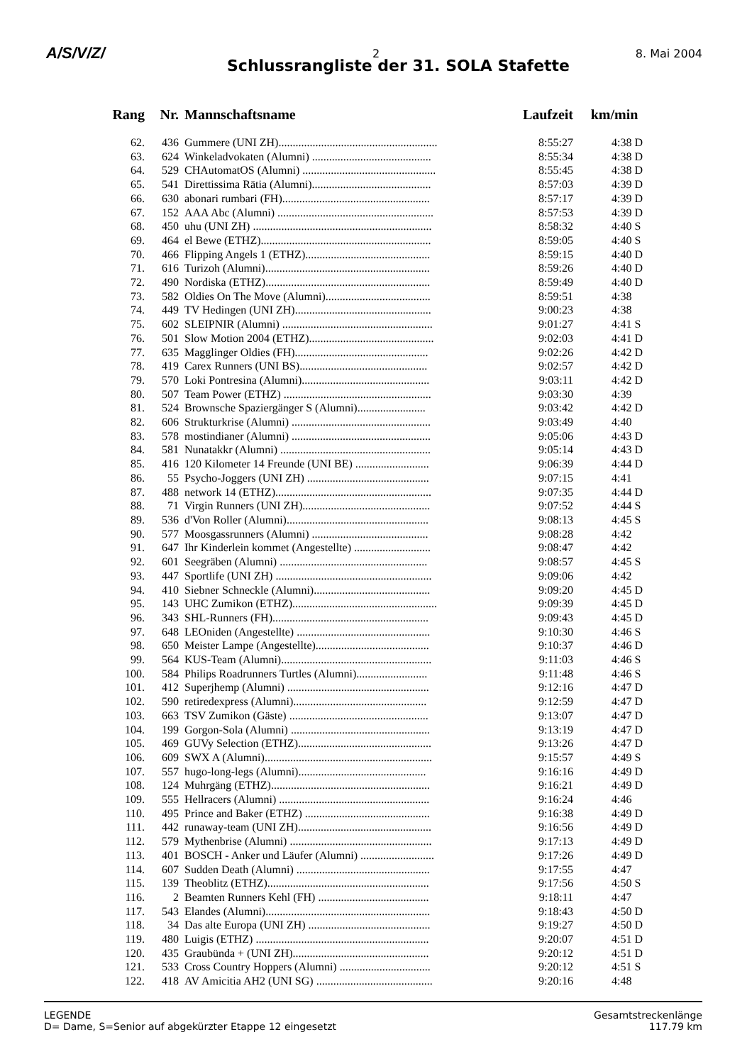A/S/V/Z/ 2 8. Mai 2004
Schlussrangliste der 31. SOLA Stafette
| Rang | Nr. | Mannschaftsname | Laufzeit | km/min |
| --- | --- | --- | --- | --- |
| 62. | 436 | Gummere (UNI ZH)........................................................ | 8:55:27 | 4:38 D |
| 63. | 624 | Winkeladvokaten (Alumni) .......................................... | 8:55:34 | 4:38 D |
| 64. | 529 | CHAutomatOS (Alumni) ............................................... | 8:55:45 | 4:38 D |
| 65. | 541 | Direttissima Rätia (Alumni).......................................... | 8:57:03 | 4:39 D |
| 66. | 630 | abonari rumbari (FH).................................................... | 8:57:17 | 4:39 D |
| 67. | 152 | AAA Abc (Alumni) ....................................................... | 8:57:53 | 4:39 D |
| 68. | 450 | uhu (UNI ZH) ............................................................... | 8:58:32 | 4:40 S |
| 69. | 464 | el Bewe (ETHZ)............................................................ | 8:59:05 | 4:40 S |
| 70. | 466 | Flipping Angels 1 (ETHZ)............................................ | 8:59:15 | 4:40 D |
| 71. | 616 | Turizoh (Alumni).......................................................... | 8:59:26 | 4:40 D |
| 72. | 490 | Nordiska (ETHZ).......................................................... | 8:59:49 | 4:40 D |
| 73. | 582 | Oldies On The Move (Alumni)..................................... | 8:59:51 | 4:38 |
| 74. | 449 | TV Hedingen (UNI ZH)................................................ | 9:00:23 | 4:38 |
| 75. | 602 | SLEIPNIR (Alumni) ..................................................... | 9:01:27 | 4:41 S |
| 76. | 501 | Slow Motion 2004 (ETHZ)............................................ | 9:02:03 | 4:41 D |
| 77. | 635 | Magglinger Oldies (FH)............................................... | 9:02:26 | 4:42 D |
| 78. | 419 | Carex Runners (UNI BS)............................................. | 9:02:57 | 4:42 D |
| 79. | 570 | Loki Pontresina (Alumni)............................................. | 9:03:11 | 4:42 D |
| 80. | 507 | Team Power (ETHZ) .................................................... | 9:03:30 | 4:39 |
| 81. | 524 | Brownsche Spaziergänger S (Alumni)........................ | 9:03:42 | 4:42 D |
| 82. | 606 | Strukturkrise (Alumni) ................................................. | 9:03:49 | 4:40 |
| 83. | 578 | mostindianer (Alumni) ................................................. | 9:05:06 | 4:43 D |
| 84. | 581 | Nunatakkr (Alumni) ..................................................... | 9:05:14 | 4:43 D |
| 85. | 416 | 120 Kilometer 14 Freunde (UNI BE) .......................... | 9:06:39 | 4:44 D |
| 86. | 55 | Psycho-Joggers (UNI ZH) ........................................... | 9:07:15 | 4:41 |
| 87. | 488 | network 14 (ETHZ)....................................................... | 9:07:35 | 4:44 D |
| 88. | 71 | Virgin Runners (UNI ZH)............................................. | 9:07:52 | 4:44 S |
| 89. | 536 | d'Von Roller (Alumni).................................................. | 9:08:13 | 4:45 S |
| 90. | 577 | Moosgassrunners (Alumni) ......................................... | 9:08:28 | 4:42 |
| 91. | 647 | Ihr Kinderlein kommet (Angestellte) ........................... | 9:08:47 | 4:42 |
| 92. | 601 | Seegräben (Alumni) .................................................... | 9:08:57 | 4:45 S |
| 93. | 447 | Sportlife (UNI ZH) ....................................................... | 9:09:06 | 4:42 |
| 94. | 410 | Siebner Schneckle (Alumni)......................................... | 9:09:20 | 4:45 D |
| 95. | 143 | UHC Zumikon (ETHZ)................................................... | 9:09:39 | 4:45 D |
| 96. | 343 | SHL-Runners (FH)....................................................... | 9:09:43 | 4:45 D |
| 97. | 648 | LEOniden (Angestellte) ............................................... | 9:10:30 | 4:46 S |
| 98. | 650 | Meister Lampe (Angestellte)........................................ | 9:10:37 | 4:46 D |
| 99. | 564 | KUS-Team (Alumni)..................................................... | 9:11:03 | 4:46 S |
| 100. | 584 | Philips Roadrunners Turtles (Alumni)......................... | 9:11:48 | 4:46 S |
| 101. | 412 | Superjhemp (Alumni) .................................................. | 9:12:16 | 4:47 D |
| 102. | 590 | retiredexpress (Alumni)............................................... | 9:12:59 | 4:47 D |
| 103. | 663 | TSV Zumikon (Gäste) ................................................. | 9:13:07 | 4:47 D |
| 104. | 199 | Gorgon-Sola (Alumni) ................................................. | 9:13:19 | 4:47 D |
| 105. | 469 | GUVy Selection (ETHZ)............................................... | 9:13:26 | 4:47 D |
| 106. | 609 | SWX A (Alumni)........................................................... | 9:15:57 | 4:49 S |
| 107. | 557 | hugo-long-legs (Alumni)............................................. | 9:16:16 | 4:49 D |
| 108. | 124 | Muhrgäng (ETHZ)........................................................ | 9:16:21 | 4:49 D |
| 109. | 555 | Hellracers (Alumni) ..................................................... | 9:16:24 | 4:46 |
| 110. | 495 | Prince and Baker (ETHZ) ............................................ | 9:16:38 | 4:49 D |
| 111. | 442 | runaway-team (UNI ZH)............................................... | 9:16:56 | 4:49 D |
| 112. | 579 | Mythenbrise (Alumni) .................................................. | 9:17:13 | 4:49 D |
| 113. | 401 | BOSCH - Anker und Läufer (Alumni) .......................... | 9:17:26 | 4:49 D |
| 114. | 607 | Sudden Death (Alumni) ............................................... | 9:17:55 | 4:47 |
| 115. | 139 | Theoblitz (ETHZ)......................................................... | 9:17:56 | 4:50 S |
| 116. | 2 | Beamten Runners Kehl (FH) ....................................... | 9:18:11 | 4:47 |
| 117. | 543 | Elandes (Alumni).......................................................... | 9:18:43 | 4:50 D |
| 118. | 34 | Das alte Europa (UNI ZH) ........................................... | 9:19:27 | 4:50 D |
| 119. | 480 | Luigis (ETHZ) ............................................................. | 9:20:07 | 4:51 D |
| 120. | 435 | Graubünda + (UNI ZH)................................................ | 9:20:12 | 4:51 D |
| 121. | 533 | Cross Country Hoppers (Alumni) ................................ | 9:20:12 | 4:51 S |
| 122. | 418 | AV Amicitia AH2 (UNI SG) ......................................... | 9:20:16 | 4:48 |
LEGENDE
D= Dame, S=Senior auf abgekürzter Etappe 12 eingesetzt
Gesamtstreckenlänge
117.79 km